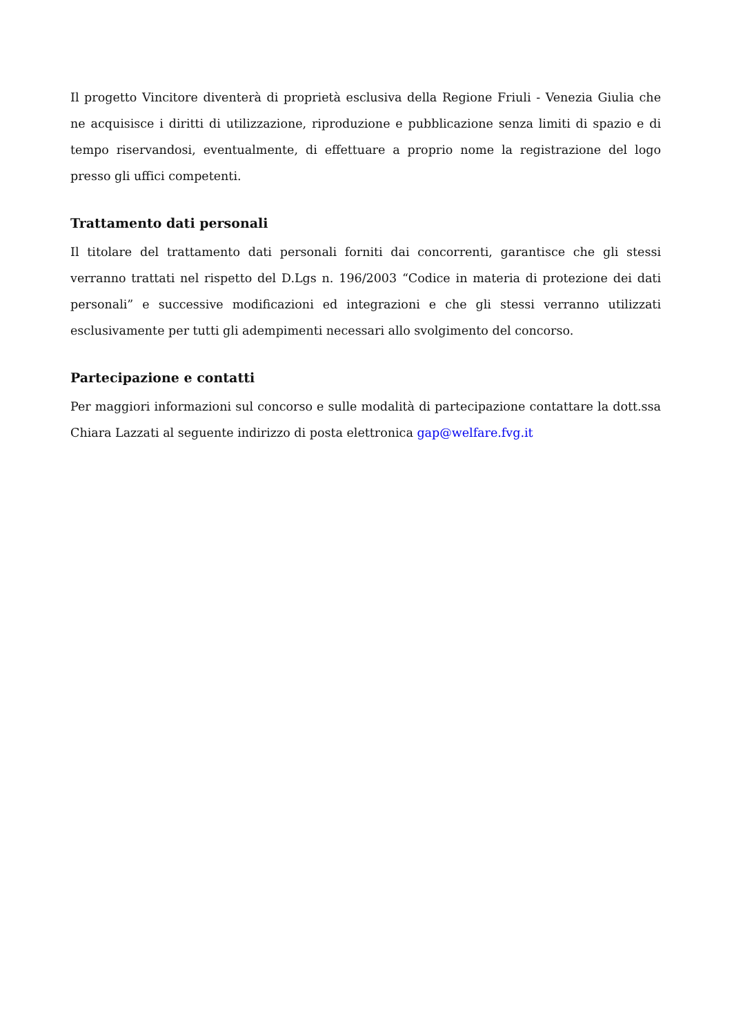Il progetto Vincitore diventerà di proprietà esclusiva della Regione Friuli - Venezia Giulia che ne acquisisce i diritti di utilizzazione, riproduzione e pubblicazione senza limiti di spazio e di tempo riservandosi, eventualmente, di effettuare a proprio nome la registrazione del logo presso gli uffici competenti.
Trattamento dati personali
Il titolare del trattamento dati personali forniti dai concorrenti, garantisce che gli stessi verranno trattati nel rispetto del D.Lgs n. 196/2003 “Codice in materia di protezione dei dati personali” e successive modificazioni ed integrazioni e che gli stessi verranno utilizzati esclusivamente per tutti gli adempimenti necessari allo svolgimento del concorso.
Partecipazione e contatti
Per maggiori informazioni sul concorso e sulle modalità di partecipazione contattare la dott.ssa Chiara Lazzati al seguente indirizzo di posta elettronica gap@welfare.fvg.it